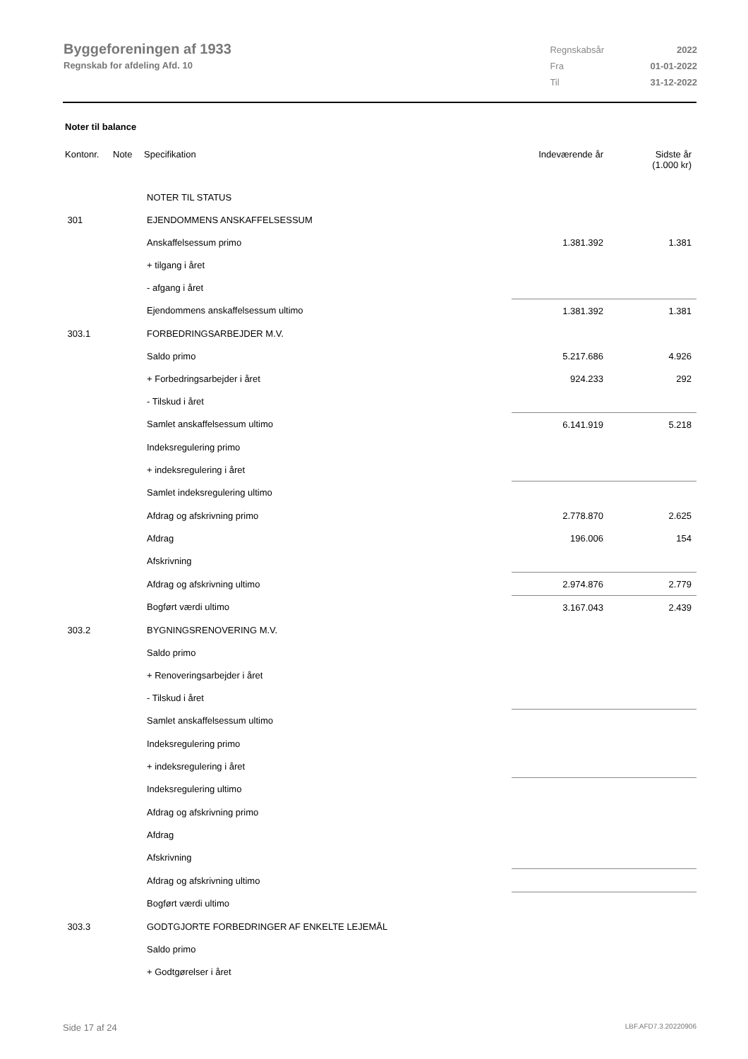Byggeforeningen af 1933
Regnskab for afdeling Afd. 10
| Regnskabsår | 2022 |
| Fra | 01-01-2022 |
| Til | 31-12-2022 |
Noter til balance
| Kontonr. | Note | Specifikation | | Indeværende år | Sidste år (1.000 kr) |
| --- | --- | --- | --- | --- | --- |
| | | NOTER TIL STATUS | | | |
| 301 | | EJENDOMMENS ANSKAFFELSESSUM | | | |
| | | Anskaffelsessum primo | | 1.381.392 | 1.381 |
| | | + tilgang i året | | | |
| | | - afgang i året | | | |
| | | Ejendommens anskaffelsessum ultimo | | 1.381.392 | 1.381 |
| 303.1 | | FORBEDRINGSARBEJDER M.V. | | | |
| | | Saldo primo | | 5.217.686 | 4.926 |
| | | + Forbedringsarbejder i året | | 924.233 | 292 |
| | | - Tilskud i året | | | |
| | | Samlet anskaffelsessum ultimo | | 6.141.919 | 5.218 |
| | | Indeksregulering primo | | | |
| | | + indeksregulering i året | | | |
| | | Samlet indeksregulering ultimo | | | |
| | | Afdrag og afskrivning primo | | 2.778.870 | 2.625 |
| | | Afdrag | | 196.006 | 154 |
| | | Afskrivning | | | |
| | | Afdrag og afskrivning ultimo | | 2.974.876 | 2.779 |
| | | Bogført værdi ultimo | | 3.167.043 | 2.439 |
| 303.2 | | BYGNINGSRENOVERING M.V. | | | |
| | | Saldo primo | | | |
| | | + Renoveringsarbejder i året | | | |
| | | - Tilskud i året | | | |
| | | Samlet anskaffelsessum ultimo | | | |
| | | Indeksregulering primo | | | |
| | | + indeksregulering i året | | | |
| | | Indeksregulering ultimo | | | |
| | | Afdrag og afskrivning primo | | | |
| | | Afdrag | | | |
| | | Afskrivning | | | |
| | | Afdrag og afskrivning ultimo | | | |
| | | Bogført værdi ultimo | | | |
| 303.3 | | GODTGJORTE FORBEDRINGER AF ENKELTE LEJEMÅL | | | |
| | | Saldo primo | | | |
| | | + Godtgørelser i året | | | |
Side 17 af 24 LBF.AFD7.3.20220906